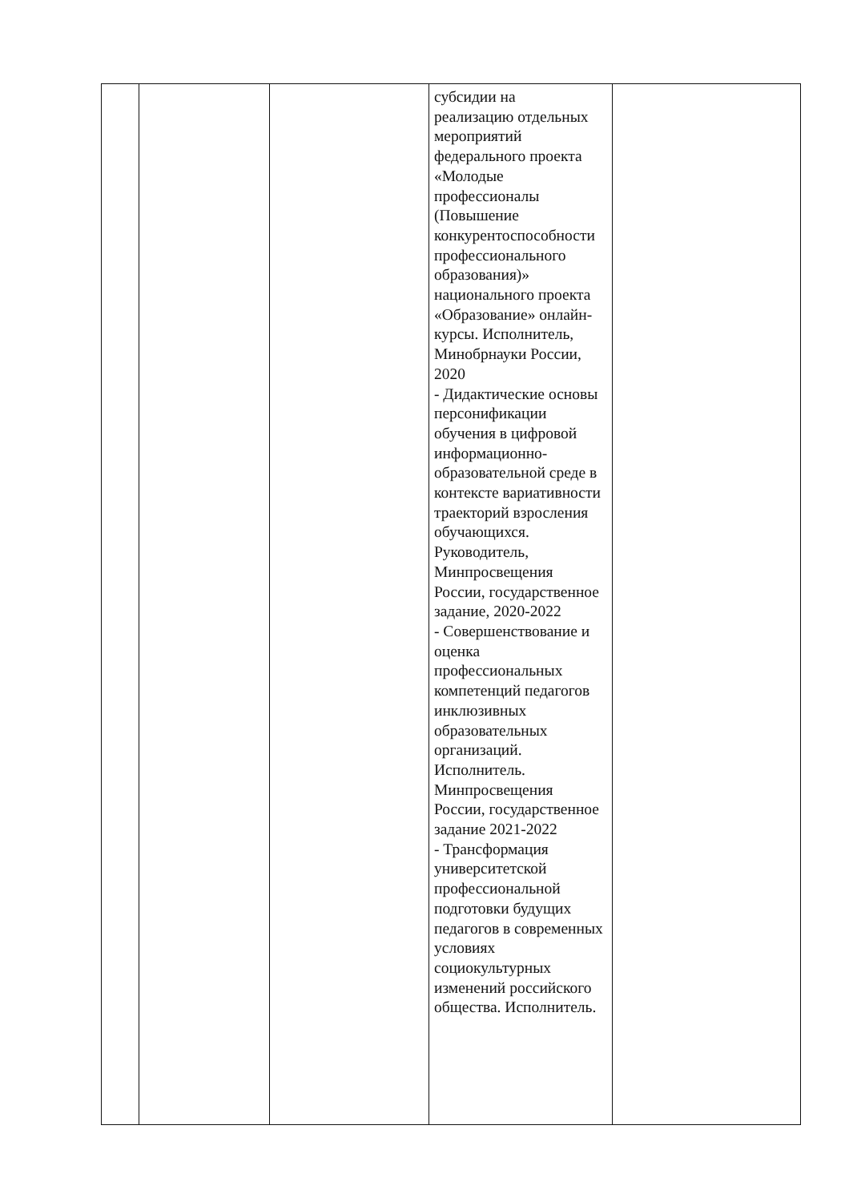| | | | субсидии на реализацию отдельных мероприятий федерального проекта «Молодые профессионалы (Повышение конкурентоспособности профессионального образования)» национального проекта «Образование» онлайн-курсы. Исполнитель, Минобрнауки России, 2020 - Дидактические основы персонификации обучения в цифровой информационно-образовательной среде в контексте вариативности траекторий взросления обучающихся. Руководитель, Минпросвещения России, государственное задание, 2020-2022 - Совершенствование и оценка профессиональных компетенций педагогов инклюзивных образовательных организаций. Исполнитель. Минпросвещения России, государственное задание 2021-2022 - Трансформация университетской профессиональной подготовки будущих педагогов в современных условиях социокультурных изменений российского общества. Исполнитель. | |